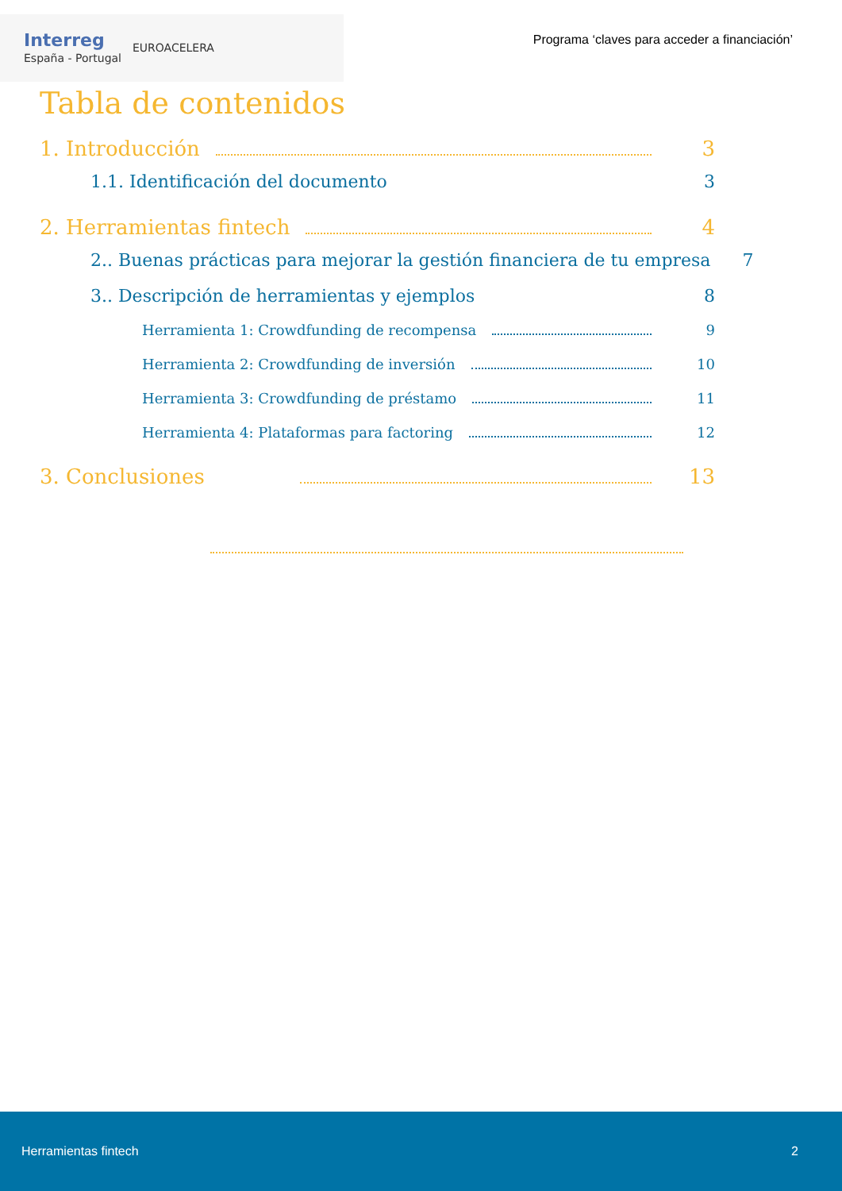Interreg
España - Portugal
EUROACELERA
Programa ‘claves para acceder a financiación’
Tabla de contenidos
1. Introducción 3
1.1. Identificación del documento 3
2. Herramientas fintech 4
2.. Buenas prácticas para mejorar la gestión financiera de tu empresa 7
3.. Descripción de herramientas y ejemplos 8
Herramienta 1: Crowdfunding de recompensa 9
Herramienta 2: Crowdfunding de inversión 10
Herramienta 3: Crowdfunding de préstamo 11
Herramienta 4: Plataformas para factoring 12
3. Conclusiones 13
Herramientas fintech 2